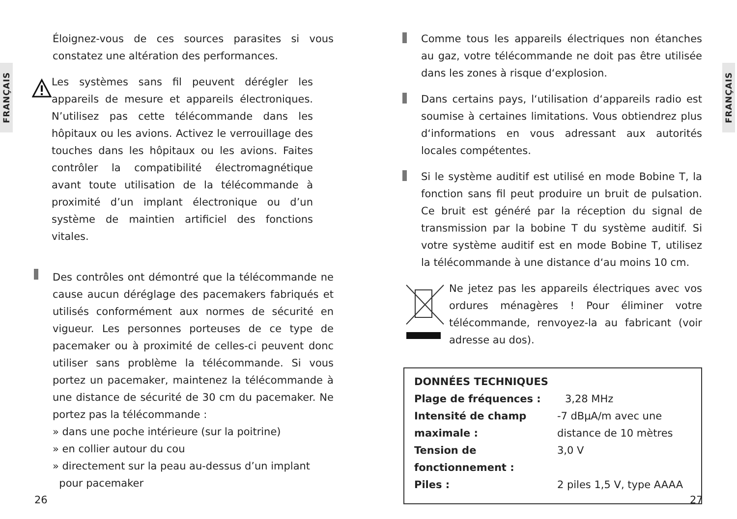FRANÇAIS
FRANÇAIS
Éloignez-vous de ces sources parasites si vous constatez une altération des performances.
Les systèmes sans fil peuvent dérégler les appareils de mesure et appareils électroniques. N’utilisez pas cette télécommande dans les hôpitaux ou les avions. Activez le verrouillage des touches dans les hôpitaux ou les avions. Faites contrôler la compatibilité électromagnétique avant toute utilisation de la télécommande à proximité d’un implant électronique ou d’un système de maintien artificiel des fonctions vitales.
Des contrôles ont démontré que la télécommande ne cause aucun déréglage des pacemakers fabriqués et utilisés conformément aux normes de sécurité en vigueur. Les personnes porteuses de ce type de pacemaker ou à proximité de celles-ci peuvent donc utiliser sans problème la télécommande. Si vous portez un pacemaker, maintenez la télécommande à une distance de sécurité de 30 cm du pacemaker. Ne portez pas la télécommande :
» dans une poche intérieure (sur la poitrine)
» en collier autour du cou
» directement sur la peau au-dessus d’un implant
pour pacemaker
Comme tous les appareils électriques non étanches au gaz, votre télécommande ne doit pas être utilisée dans les zones à risque d‘explosion.
Dans certains pays, l‘utilisation d‘appareils radio est soumise à certaines limitations. Vous obtiendrez plus d‘informations en vous adressant aux autorités locales compétentes.
Si le système auditif est utilisé en mode Bobine T, la fonction sans fil peut produire un bruit de pulsation. Ce bruit est généré par la réception du signal de transmission par la bobine T du système auditif. Si votre système auditif est en mode Bobine T, utilisez la télécommande à une distance d‘au moins 10 cm.
Ne jetez pas les appareils électriques avec vos ordures ménagères ! Pour éliminer votre télécommande, renvoyez-la au fabricant (voir adresse au dos).
| DONNÉES TECHNIQUES | |
| --- | --- |
| Plage de fréquences : | 3,28 MHz |
| Intensité de champ maximale : | -7 dBµA/m avec une distance de 10 mètres |
| Tension de fonctionnement : | 3,0 V |
| Piles : | 2 piles 1,5 V, type AAAA |
26 27